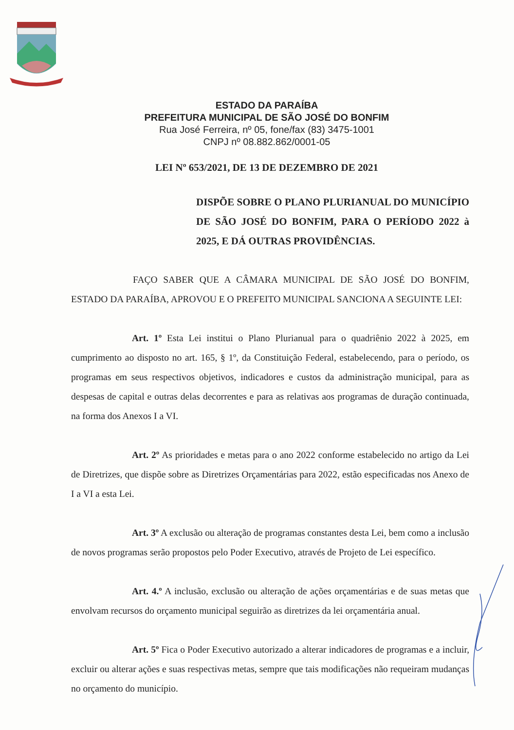ESTADO DA PARAÍBA
PREFEITURA MUNICIPAL DE SÃO JOSÉ DO BONFIM
Rua José Ferreira, nº 05, fone/fax (83) 3475-1001
CNPJ nº 08.882.862/0001-05
LEI Nº 653/2021, DE 13 DE DEZEMBRO DE 2021
DISPÕE SOBRE O PLANO PLURIANUAL DO MUNICÍPIO DE SÃO JOSÉ DO BONFIM, PARA O PERÍODO 2022 à 2025, E DÁ OUTRAS PROVIDÊNCIAS.
FAÇO SABER QUE A CÂMARA MUNICIPAL DE SÃO JOSÉ DO BONFIM, ESTADO DA PARAÍBA, APROVOU E O PREFEITO MUNICIPAL SANCIONA A SEGUINTE LEI:
Art. 1º Esta Lei institui o Plano Plurianual para o quadriênio 2022 à 2025, em cumprimento ao disposto no art. 165, § 1º, da Constituição Federal, estabelecendo, para o período, os programas em seus respectivos objetivos, indicadores e custos da administração municipal, para as despesas de capital e outras delas decorrentes e para as relativas aos programas de duração continuada, na forma dos Anexos I a VI.
Art. 2º As prioridades e metas para o ano 2022 conforme estabelecido no artigo da Lei de Diretrizes, que dispõe sobre as Diretrizes Orçamentárias para 2022, estão especificadas nos Anexo de I a VI a esta Lei.
Art. 3º A exclusão ou alteração de programas constantes desta Lei, bem como a inclusão de novos programas serão propostos pelo Poder Executivo, através de Projeto de Lei específico.
Art. 4.º A inclusão, exclusão ou alteração de ações orçamentárias e de suas metas que envolvam recursos do orçamento municipal seguirão as diretrizes da lei orçamentária anual.
Art. 5º Fica o Poder Executivo autorizado a alterar indicadores de programas e a incluir, excluir ou alterar ações e suas respectivas metas, sempre que tais modificações não requeiram mudanças no orçamento do município.